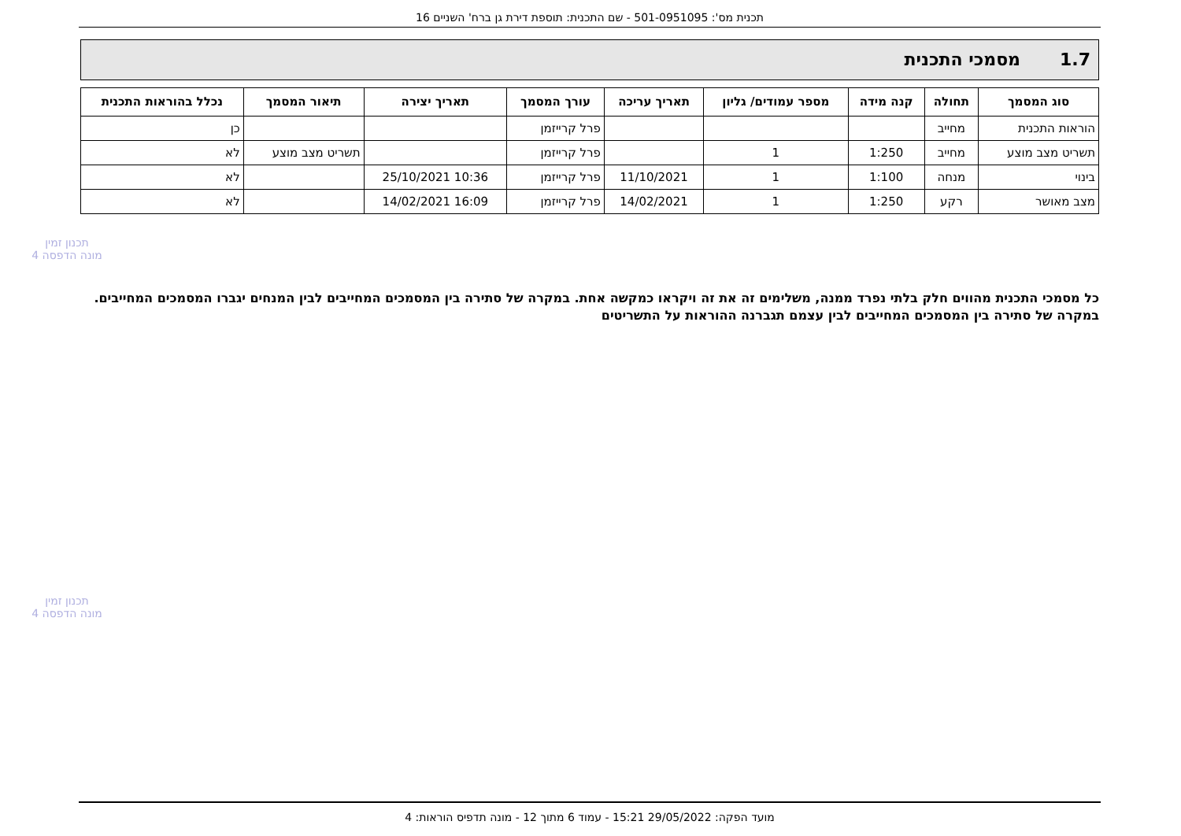תכנית מס': 501-0951095 - שם התכנית: תוספת דירת גן ברח' השניים 16
1.7 מסמכי התכנית
| סוג המסמך | תחולה | קנה מידה | מספר עמודים/ גליון | תאריך עריכה | עורך המסמך | תאריך יצירה | תיאור המסמך | נכלל בהוראות התכנית |
| --- | --- | --- | --- | --- | --- | --- | --- | --- |
| הוראות התכנית | מחייב | | | | פרל קרייזמן | | | כן |
| תשריט מצב מוצע | מחייב | 1:250 | 1 | | פרל קרייזמן | | תשריט מצב מוצע | לא |
| בינוי | מנחה | 1:100 | 1 | 11/10/2021 | פרל קרייזמן | 10:36 25/10/2021 | | לא |
| מצב מאושר | רקע | 1:250 | 1 | 14/02/2021 | פרל קרייזמן | 16:09 14/02/2021 | | לא |
כל מסמכי התכנית מהווים חלק בלתי נפרד ממנה, משלימים זה את זה ויקראו כמקשה אחת. במקרה של סתירה בין המסמכים המחייבים לבין המנחים יגברו המסמכים המחייבים. במקרה של סתירה בין המסמכים המחייבים לבין עצמם תגברנה ההוראות על התשריטים
תכנון זמין
מונה הדפסה 4
תכנון זמין
מונה הדפסה 4
מועד הפקה: 29/05/2022 15:21 - עמוד 6 מתוך 12 - מונה תדפיס הוראות: 4